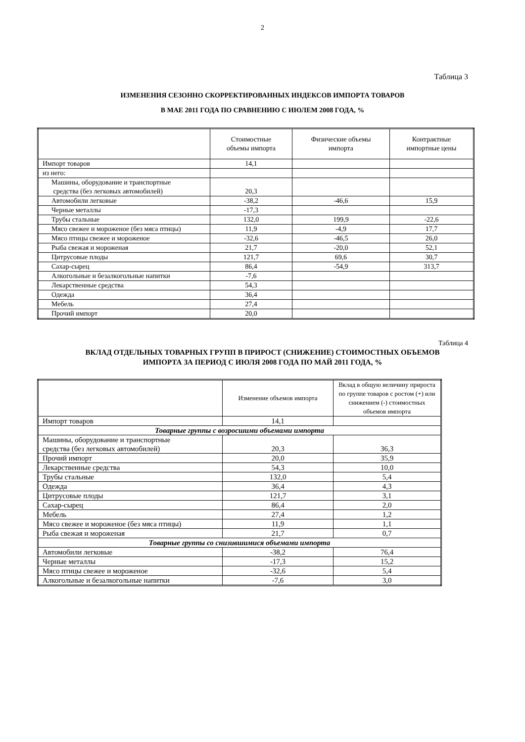2
Таблица 3
ИЗМЕНЕНИЯ СЕЗОННО СКОРРЕКТИРОВАННЫХ ИНДЕКСОВ ИМПОРТА ТОВАРОВ
В МАЕ 2011 ГОДА ПО СРАВНЕНИЮ С ИЮЛЕМ 2008 ГОДА, %
| | Стоимостные объемы импорта | Физические объемы импорта | Контрактные импортные цены |
| --- | --- | --- | --- |
| Импорт товаров | 14,1 | | |
| из него: | | | |
| Машины, оборудование и транспортные средства (без легковых автомобилей) | 20,3 | | |
| Автомобили легковые | -38,2 | -46,6 | 15,9 |
| Черные металлы | -17,3 | | |
| Трубы стальные | 132,0 | 199,9 | -22,6 |
| Мясо свежее и мороженое (без мяса птицы) | 11,9 | -4,9 | 17,7 |
| Мясо птицы свежее и мороженое | -32,6 | -46,5 | 26,0 |
| Рыба свежая и мороженая | 21,7 | -20,0 | 52,1 |
| Цитрусовые плоды | 121,7 | 69,6 | 30,7 |
| Сахар-сырец | 86,4 | -54,9 | 313,7 |
| Алкогольные и безалкогольные напитки | -7,6 | | |
| Лекарственные средства | 54,3 | | |
| Одежда | 36,4 | | |
| Мебель | 27,4 | | |
| Прочий импорт | 20,0 | | |
Таблица 4
ВКЛАД ОТДЕЛЬНЫХ ТОВАРНЫХ ГРУПП В ПРИРОСТ (СНИЖЕНИЕ) СТОИМОСТНЫХ ОБЪЕМОВ
ИМПОРТА ЗА ПЕРИОД С ИЮЛЯ 2008 ГОДА ПО МАЙ 2011 ГОДА, %
| | Изменение объемов импорта | Вклад в общую величину прироста по группе товаров с ростом (+) или снижением (-) стоимостных объемов импорта |
| --- | --- | --- |
| Импорт товаров | 14,1 | |
| Товарные группы с возросшими объемами импорта | | |
| Машины, оборудование и транспортные средства (без легковых автомобилей) | 20,3 | 36,3 |
| Прочий импорт | 20,0 | 35,9 |
| Лекарственные средства | 54,3 | 10,0 |
| Трубы стальные | 132,0 | 5,4 |
| Одежда | 36,4 | 4,3 |
| Цитрусовые плоды | 121,7 | 3,1 |
| Сахар-сырец | 86,4 | 2,0 |
| Мебель | 27,4 | 1,2 |
| Мясо свежее и мороженое (без мяса птицы) | 11,9 | 1,1 |
| Рыба свежая и мороженая | 21,7 | 0,7 |
| Товарные группы со снизившимися объемами импорта | | |
| Автомобили легковые | -38,2 | 76,4 |
| Черные металлы | -17,3 | 15,2 |
| Мясо птицы свежее и мороженое | -32,6 | 5,4 |
| Алкогольные и безалкогольные напитки | -7,6 | 3,0 |